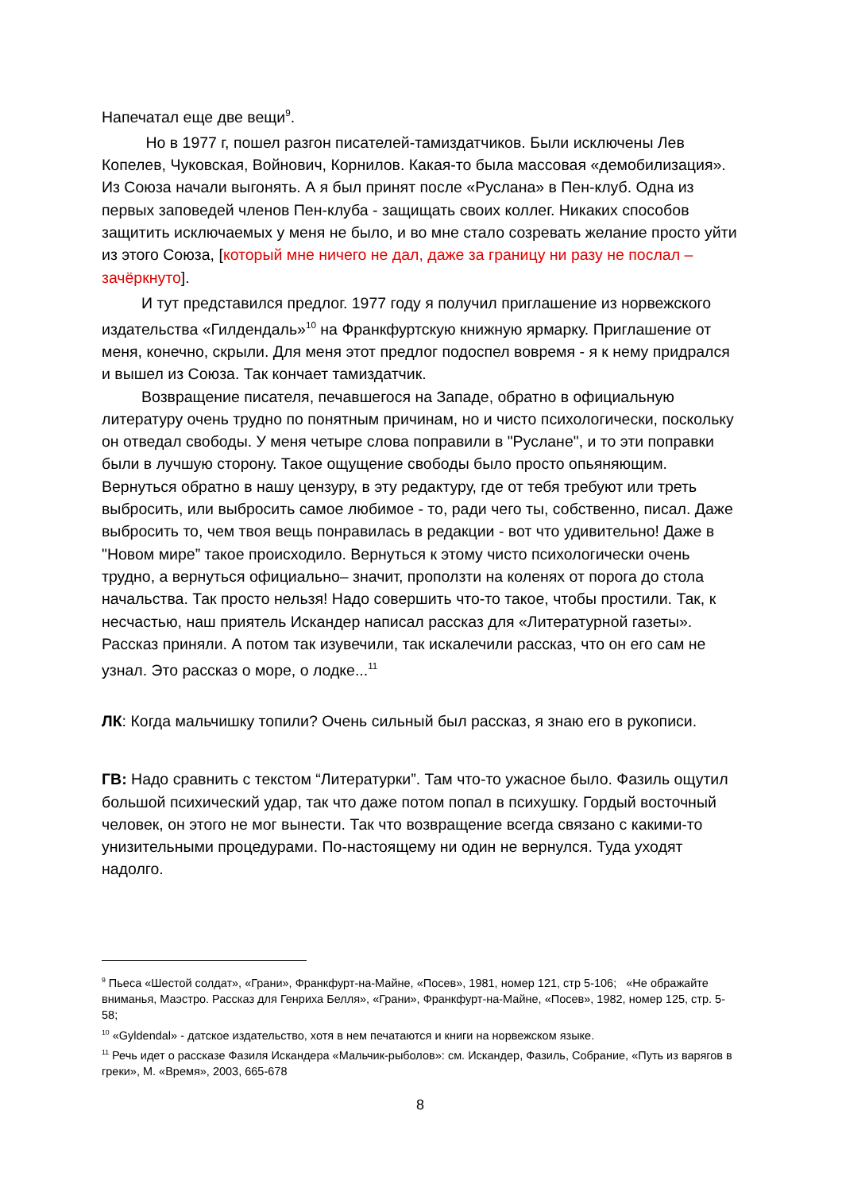Напечатал еще две вещи<sup>9</sup>.
Но в 1977 г, пошел разгон писателей-тамиздатчиков. Были исключены Лев Копелев, Чуковская, Войнович, Корнилов. Какая-то была массовая «демобилизация». Из Союза начали выгонять. А я был принят после «Руслана» в Пен-клуб. Одна из первых заповедей членов Пен-клуба - защищать своих коллег. Никаких способов защитить исключаемых у меня не было, и во мне стало созревать желание просто уйти из этого Союза, [который мне ничего не дал, даже за границу ни разу не послал – зачёркнуто].
И тут представился предлог. 1977 году я получил приглашение из норвежского издательства «Гилдендаль»<sup>10</sup> на Франкфуртскую книжную ярмарку. Приглашение от меня, конечно, скрыли. Для меня этот предлог подоспел вовремя - я к нему придрался и вышел из Союза. Так кончает тамиздатчик.
Возвращение писателя, печавшегося на Западе, обратно в официальную литературу очень трудно по понятным причинам, но и чисто психологически, поскольку он отведал свободы. У меня четыре слова поправили в "Руслане", и то эти поправки были в лучшую сторону. Такое ощущение свободы было просто опьяняющим. Вернуться обратно в нашу цензуру, в эту редактуру, где от тебя требуют или треть выбросить, или выбросить самое любимое - то, ради чего ты, собственно, писал. Даже выбросить то, чем твоя вещь понравилась в редакции - вот что удивительно! Даже в "Новом мире” такое происходило. Вернуться к этому чисто психологически очень трудно, а вернуться официально– значит, проползти на коленях от порога до стола начальства. Так просто нельзя! Надо совершить что-то такое, чтобы простили. Так, к несчастью, наш приятель Искандер написал рассказ для «Литературной газеты». Рассказ приняли. А потом так изувечили, так искалечили рассказ, что он его сам не узнал. Это рассказ о море, о лодке...<sup>11</sup>
ЛК: Когда мальчишку топили? Очень сильный был рассказ, я знаю его в рукописи.
ГВ: Надо сравнить с текстом “Литературки”. Там что-то ужасное было. Фазиль ощутил большой психический удар, так что даже потом попал в психушку. Гордый восточный человек, он этого не мог вынести. Так что возвращение всегда связано с какими-то унизительными процедурами. По-настоящему ни один не вернулся. Туда уходят надолго.
<sup>9</sup> Пьеса «Шестой солдат», «Грани», Франкфурт-на-Майне, «Посев», 1981, номер 121, стр 5-106; «Не ображайте вниманья, Маэстро. Рассказ для Генриха Белля», «Грани», Франкфурт-на-Майне, «Посев», 1982, номер 125, стр. 5-58;
<sup>10</sup> «Gyldendal» - датское издательство, хотя в нем печатаются и книги на норвежском языке.
<sup>11</sup> Речь идет о рассказе Фазиля Искандера «Мальчик-рыболов»: см. Искандер, Фазиль, Собрание, «Путь из варягов в греки», М. «Время», 2003, 665-678
8